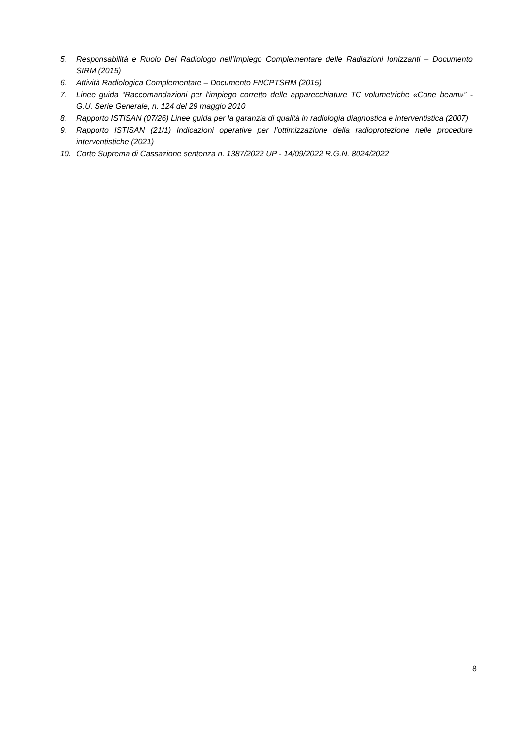5. Responsabilità e Ruolo Del Radiologo nell’Impiego Complementare delle Radiazioni Ionizzanti – Documento SIRM (2015)
6. Attività Radiologica Complementare – Documento FNCPTSRM (2015)
7. Linee guida “Raccomandazioni per l'impiego corretto delle apparecchiature TC volumetriche «Cone beam»” - G.U. Serie Generale, n. 124 del 29 maggio 2010
8. Rapporto ISTISAN (07/26) Linee guida per la garanzia di qualità in radiologia diagnostica e interventistica (2007)
9. Rapporto ISTISAN (21/1) Indicazioni operative per l’ottimizzazione della radioprotezione nelle procedure interventistiche (2021)
10. Corte Suprema di Cassazione sentenza n. 1387/2022 UP - 14/09/2022 R.G.N. 8024/2022
8